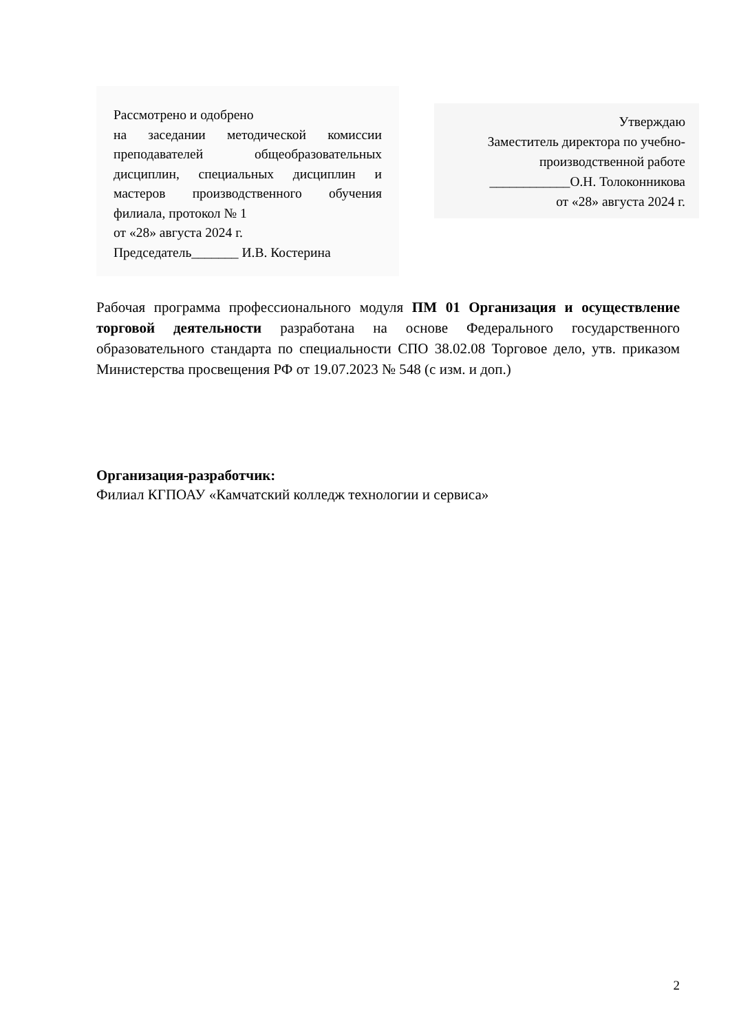Рассмотрено и одобрено
на заседании методической комиссии преподавателей общеобразовательных дисциплин, специальных дисциплин и мастеров производственного обучения филиала, протокол № 1
от «28» августа 2024 г.
Председатель_______ И.В. Костерина
Утверждаю
Заместитель директора по учебно-производственной работе
____________О.Н. Толоконникова
от «28» августа 2024 г.
Рабочая программа профессионального модуля ПМ 01 Организация и осуществление торговой деятельности разработана на основе Федерального государственного образовательного стандарта по специальности СПО 38.02.08 Торговое дело, утв. приказом Министерства просвещения РФ от 19.07.2023 № 548 (с изм. и доп.)
Организация-разработчик:
Филиал КГПОАУ «Камчатский колледж технологии и сервиса»
2